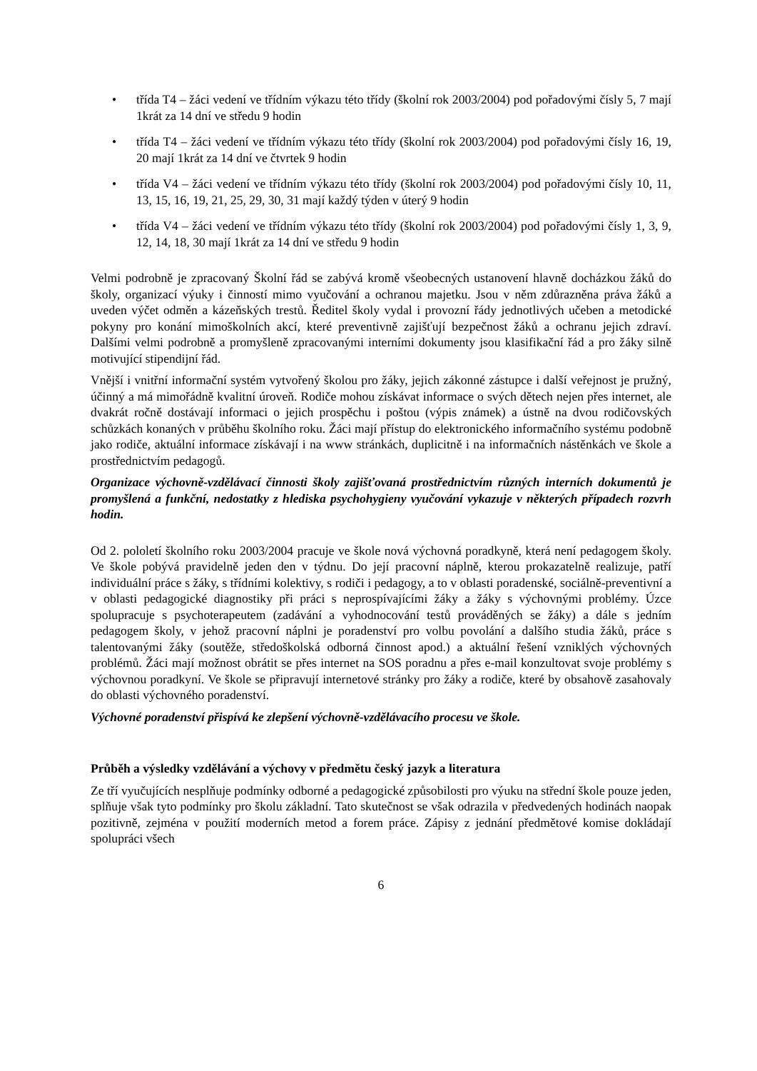• třída T4 – žáci vedení ve třídním výkazu této třídy (školní rok 2003/2004) pod pořadovými čísly 5, 7 mají 1krát za 14 dní ve středu 9 hodin
• třída T4 – žáci vedení ve třídním výkazu této třídy (školní rok 2003/2004) pod pořadovými čísly 16, 19, 20 mají 1krát za 14 dní ve čtvrtek 9 hodin
• třída V4 – žáci vedení ve třídním výkazu této třídy (školní rok 2003/2004) pod pořadovými čísly 10, 11, 13, 15, 16, 19, 21, 25, 29, 30, 31 mají každý týden v úterý 9 hodin
• třída V4 – žáci vedení ve třídním výkazu této třídy (školní rok 2003/2004) pod pořadovými čísly 1, 3, 9, 12, 14, 18, 30 mají 1krát za 14 dní ve středu 9 hodin
Velmi podrobně je zpracovaný Školní řád se zabývá kromě všeobecných ustanovení hlavně docházkou žáků do školy, organizací výuky i činností mimo vyučování a ochranou majetku. Jsou v něm zdůrazněna práva žáků a uveden výčet odměn a kázeňských trestů. Ředitel školy vydal i provozní řády jednotlivých učeben a metodické pokyny pro konání mimoškolních akcí, které preventivně zajišťují bezpečnost žáků a ochranu jejich zdraví. Dalšími velmi podrobně a promyšleně zpracovanými interními dokumenty jsou klasifikační řád a pro žáky silně motivující stipendijní řád.
Vnější i vnitřní informační systém vytvořený školou pro žáky, jejich zákonné zástupce i další veřejnost je pružný, účinný a má mimořádně kvalitní úroveň. Rodiče mohou získávat informace o svých dětech nejen přes internet, ale dvakrát ročně dostávají informaci o jejich prospěchu i poštou (výpis známek) a ústně na dvou rodičovských schůzkách konaných v průběhu školního roku. Žáci mají přístup do elektronického informačního systému podobně jako rodiče, aktuální informace získávají i na www stránkách, duplicitně i na informačních nástěnkách ve škole a prostřednictvím pedagogů.
Organizace výchovně-vzdělávací činnosti školy zajišťovaná prostřednictvím různých interních dokumentů je promyšlená a funkční, nedostatky z hlediska psychohygieny vyučování vykazuje v některých případech rozvrh hodin.
Od 2. pololetí školního roku 2003/2004 pracuje ve škole nová výchovná poradkyně, která není pedagogem školy. Ve škole pobývá pravidelně jeden den v týdnu. Do její pracovní náplně, kterou prokazatelně realizuje, patří individuální práce s žáky, s třídními kolektivy, s rodiči i pedagogy, a to v oblasti poradenské, sociálně-preventivní a v oblasti pedagogické diagnostiky při práci s neprospívajícími žáky a žáky s výchovnými problémy. Úzce spolupracuje s psychoterapeutem (zadávání a vyhodnocování testů prováděných se žáky) a dále s jedním pedagogem školy, v jehož pracovní náplni je poradenství pro volbu povolání a dalšího studia žáků, práce s talentovanými žáky (soutěže, středoškolská odborná činnost apod.) a aktuální řešení vzniklých výchovných problémů. Žáci mají možnost obrátit se přes internet na SOS poradnu a přes e-mail konzultovat svoje problémy s výchovnou poradkyní. Ve škole se připravují internetové stránky pro žáky a rodiče, které by obsahově zasahovaly do oblasti výchovného poradenství.
Výchovné poradenství přispívá ke zlepšení výchovně-vzdělávacího procesu ve škole.
Průběh a výsledky vzdělávání a výchovy v předmětu český jazyk a literatura
Ze tří vyučujících nesplňuje podmínky odborné a pedagogické způsobilosti pro výuku na střední škole pouze jeden, splňuje však tyto podmínky pro školu základní. Tato skutečnost se však odrazila v předvedených hodinách naopak pozitivně, zejména v použití moderních metod a forem práce. Zápisy z jednání předmětové komise dokládají spolupráci všech
6